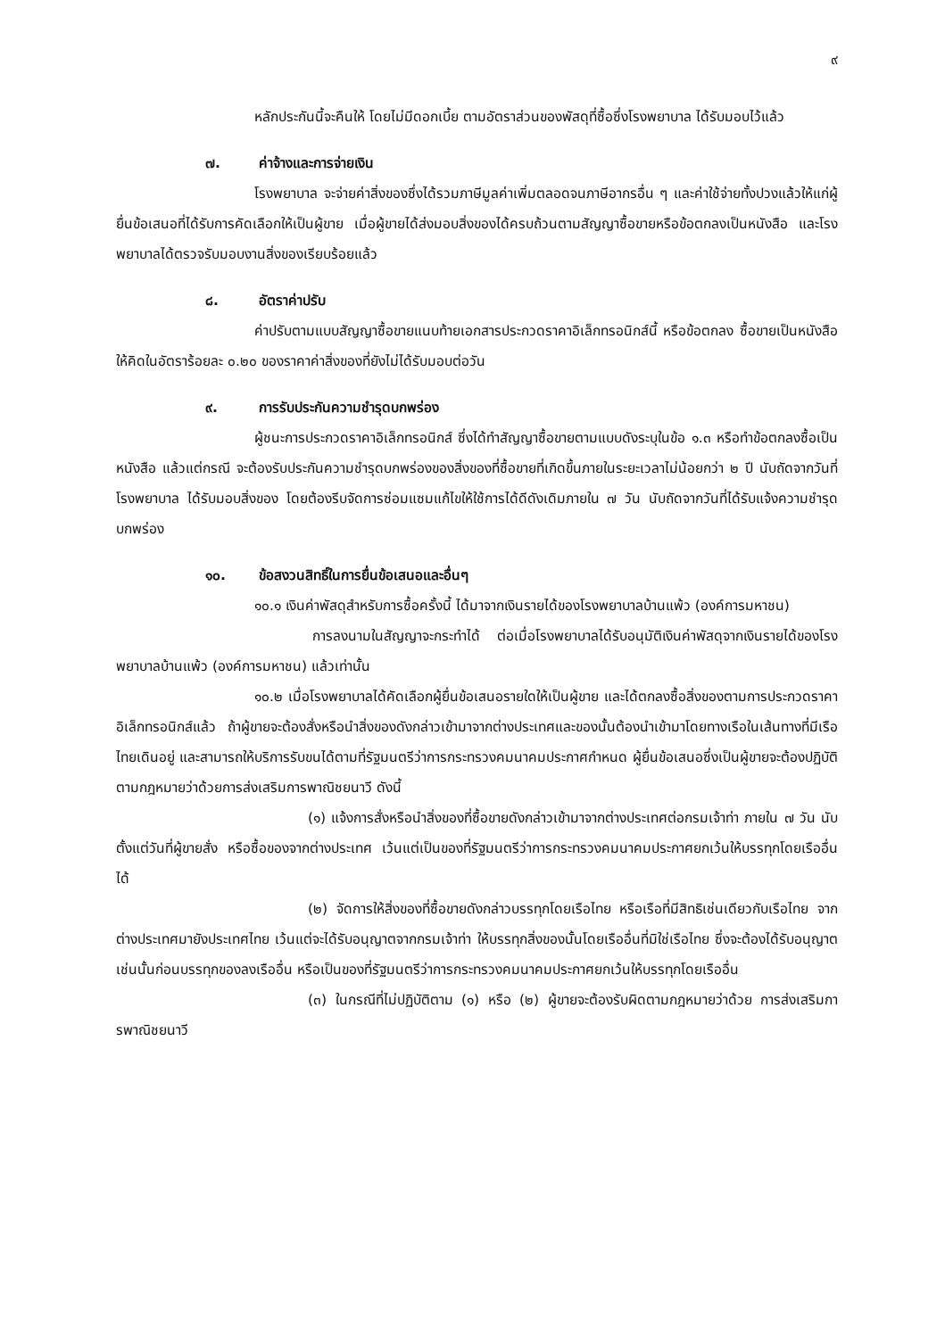๙
หลักประกันนี้จะคืนให้ โดยไม่มีดอกเบี้ย ตามอัตราส่วนของพัสดุที่ซื้อซึ่งโรงพยาบาล ได้รับมอบไว้แล้ว
๗. ค่าจ้างและการจ่ายเงิน
โรงพยาบาล จะจ่ายค่าสิ่งของซึ่งได้รวมภาษีมูลค่าเพิ่มตลอดจนภาษีอากรอื่น ๆ และค่าใช้จ่ายทั้งปวงแล้วให้แก่ผู้ยื่นข้อเสนอที่ได้รับการคัดเลือกให้เป็นผู้ขาย เมื่อผู้ขายได้ส่งมอบสิ่งของได้ครบถ้วนตามสัญญาซื้อขายหรือข้อตกลงเป็นหนังสือ และโรงพยาบาลได้ตรวจรับมอบงานสิ่งของเรียบร้อยแล้ว
๘. อัตราค่าปรับ
ค่าปรับตามแบบสัญญาซื้อขายแนบท้ายเอกสารประกวดราคาอิเล็กทรอนิกส์นี้ หรือข้อตกลง ซื้อขายเป็นหนังสือ ให้คิดในอัตราร้อยละ ๐.๒๐ ของราคาค่าสิ่งของที่ยังไม่ได้รับมอบต่อวัน
๙. การรับประกันความชำรุดบกพร่อง
ผู้ชนะการประกวดราคาอิเล็กทรอนิกส์ ซึ่งได้ทำสัญญาซื้อขายตามแบบดังระบุในข้อ ๑.๓ หรือทำข้อตกลงซื้อเป็นหนังสือ แล้วแต่กรณี จะต้องรับประกันความชำรุดบกพร่องของสิ่งของที่ซื้อขายที่เกิดขึ้นภายในระยะเวลาไม่น้อยกว่า ๒ ปี นับถัดจากวันที่ โรงพยาบาล ได้รับมอบสิ่งของ โดยต้องรีบจัดการซ่อมแซมแก้ไขให้ใช้การได้ดีดังเดิมภายใน ๗ วัน นับถัดจากวันที่ได้รับแจ้งความชำรุดบกพร่อง
๑๐. ข้อสงวนสิทธิ์ในการยื่นข้อเสนอและอื่นๆ
๑๐.๑ เงินค่าพัสดุสำหรับการซื้อครั้งนี้ ได้มาจากเงินรายได้ของโรงพยาบาลบ้านแพ้ว (องค์การมหาชน)
การลงนามในสัญญาจะกระทำได้ ต่อเมื่อโรงพยาบาลได้รับอนุมัติเงินค่าพัสดุจากเงินรายได้ของโรงพยาบาลบ้านแพ้ว (องค์การมหาชน) แล้วเท่านั้น
๑๐.๒ เมื่อโรงพยาบาลได้คัดเลือกผู้ยื่นข้อเสนอรายใดให้เป็นผู้ขาย และได้ตกลงซื้อสิ่งของตามการประกวดราคาอิเล็กทรอนิกส์แล้ว ถ้าผู้ขายจะต้องสั่งหรือนำสิ่งของดังกล่าวเข้ามาจากต่างประเทศและของนั้นต้องนำเข้ามาโดยทางเรือในเส้นทางที่มีเรือไทยเดินอยู่ และสามารถให้บริการรับขนได้ตามที่รัฐมนตรีว่าการกระทรวงคมนาคมประกาศกำหนด ผู้ยื่นข้อเสนอซึ่งเป็นผู้ขายจะต้องปฏิบัติตามกฎหมายว่าด้วยการส่งเสริมการพาณิชยนาวี ดังนี้
(๑) แจ้งการสั่งหรือนำสิ่งของที่ซื้อขายดังกล่าวเข้ามาจากต่างประเทศต่อกรมเจ้าท่า ภายใน ๗ วัน นับตั้งแต่วันที่ผู้ขายสั่ง หรือซื้อของจากต่างประเทศ เว้นแต่เป็นของที่รัฐมนตรีว่าการกระทรวงคมนาคมประกาศยกเว้นให้บรรทุกโดยเรืออื่นได้
(๒) จัดการให้สิ่งของที่ซื้อขายดังกล่าวบรรทุกโดยเรือไทย หรือเรือที่มีสิทธิเช่นเดียวกับเรือไทย จากต่างประเทศมายังประเทศไทย เว้นแต่จะได้รับอนุญาตจากกรมเจ้าท่า ให้บรรทุกสิ่งของนั้นโดยเรืออื่นที่มิใช่เรือไทย ซึ่งจะต้องได้รับอนุญาตเช่นนั้นก่อนบรรทุกของลงเรืออื่น หรือเป็นของที่รัฐมนตรีว่าการกระทรวงคมนาคมประกาศยกเว้นให้บรรทุกโดยเรืออื่น
(๓) ในกรณีที่ไม่ปฏิบัติตาม (๑) หรือ (๒) ผู้ขายจะต้องรับผิดตามกฎหมายว่าด้วย การส่งเสริมการพาณิชยนาวี